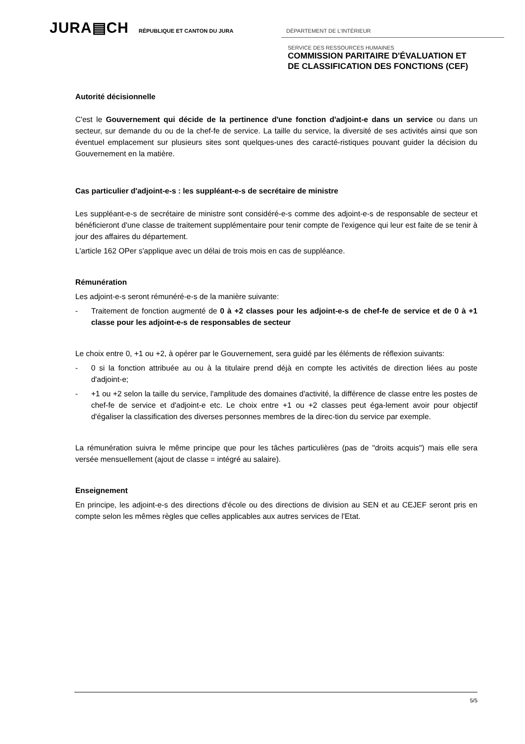JURA▤CH RÉPUBLIQUE ET CANTON DU JURA DÉPARTEMENT DE L'INTÉRIEUR
SERVICE DES RESSOURCES HUMAINES
COMMISSION PARITAIRE D'ÉVALUATION ET
DE CLASSIFICATION DES FONCTIONS (CEF)
Autorité décisionnelle
C'est le Gouvernement qui décide de la pertinence d'une fonction d'adjoint-e dans un service ou dans un secteur, sur demande du ou de la chef-fe de service. La taille du service, la diversité de ses activités ainsi que son éventuel emplacement sur plusieurs sites sont quelques-unes des caracté-ristiques pouvant guider la décision du Gouvernement en la matière.
Cas particulier d'adjoint-e-s : les suppléant-e-s de secrétaire de ministre
Les suppléant-e-s de secrétaire de ministre sont considéré-e-s comme des adjoint-e-s de responsable de secteur et bénéficieront d'une classe de traitement supplémentaire pour tenir compte de l'exigence qui leur est faite de se tenir à jour des affaires du département.
L'article 162 OPer s'applique avec un délai de trois mois en cas de suppléance.
Rémunération
Les adjoint-e-s seront rémunéré-e-s de la manière suivante:
- Traitement de fonction augmenté de 0 à +2 classes pour les adjoint-e-s de chef-fe de service et de 0 à +1 classe pour les adjoint-e-s de responsables de secteur
Le choix entre 0, +1 ou +2, à opérer par le Gouvernement, sera guidé par les éléments de réflexion suivants:
- 0 si la fonction attribuée au ou à la titulaire prend déjà en compte les activités de direction liées au poste d'adjoint-e;
- +1 ou +2 selon la taille du service, l'amplitude des domaines d'activité, la différence de classe entre les postes de chef-fe de service et d'adjoint-e etc. Le choix entre +1 ou +2 classes peut éga-lement avoir pour objectif d'égaliser la classification des diverses personnes membres de la direc-tion du service par exemple.
La rémunération suivra le même principe que pour les tâches particulières (pas de "droits acquis") mais elle sera versée mensuellement (ajout de classe = intégré au salaire).
Enseignement
En principe, les adjoint-e-s des directions d'école ou des directions de division au SEN et au CEJEF seront pris en compte selon les mêmes règles que celles applicables aux autres services de l'Etat.
5/5